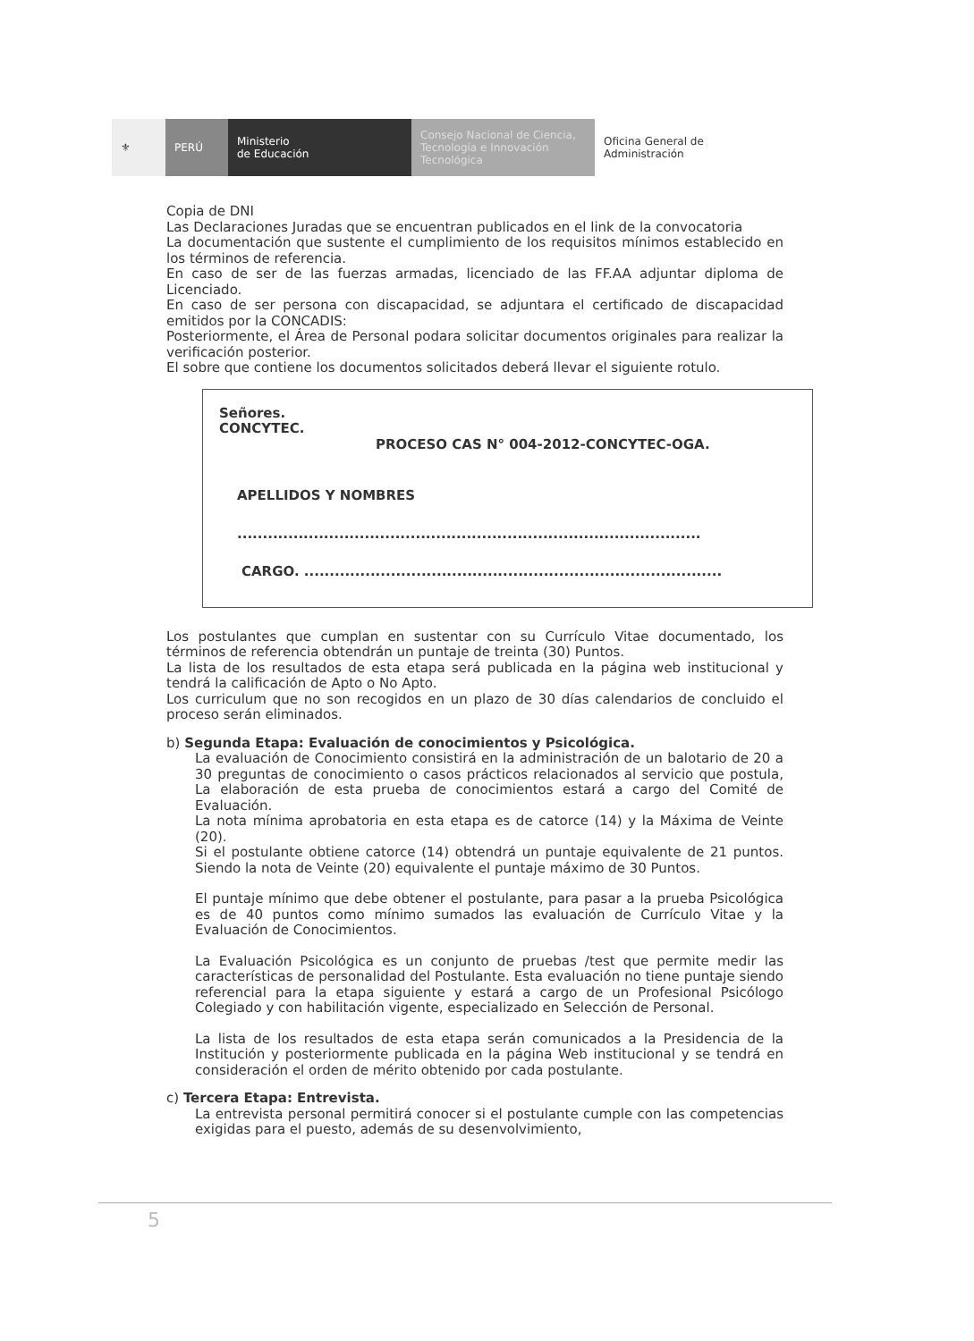⚜ PERÚ Ministerio
de Educación
Consejo Nacional de Ciencia, Tecnología e Innovación Tecnológica
Oficina General de
Administración
Copia de DNI
Las Declaraciones Juradas que se encuentran publicados en el link de la convocatoria
La documentación que sustente el cumplimiento de los requisitos mínimos establecido en los términos de referencia.
En caso de ser de las fuerzas armadas, licenciado de las FF.AA adjuntar diploma de Licenciado.
En caso de ser persona con discapacidad, se adjuntara el certificado de discapacidad emitidos por la CONCADIS:
Posteriormente, el Área de Personal podara solicitar documentos originales para realizar la verificación posterior.
El sobre que contiene los documentos solicitados deberá llevar el siguiente rotulo.
Señores.
CONCYTEC.
PROCESO CAS N° 004-2012-CONCYTEC-OGA.
APELLIDOS Y NOMBRES
...........................................................................................
CARGO. ..................................................................................
Los postulantes que cumplan en sustentar con su Currículo Vitae documentado, los términos de referencia obtendrán un puntaje de treinta (30) Puntos.
La lista de los resultados de esta etapa será publicada en la página web institucional y tendrá la calificación de Apto o No Apto.
Los curriculum que no son recogidos en un plazo de 30 días calendarios de concluido el proceso serán eliminados.
b) Segunda Etapa: Evaluación de conocimientos y Psicológica.
La evaluación de Conocimiento consistirá en la administración de un balotario de 20 a 30 preguntas de conocimiento o casos prácticos relacionados al servicio que postula, La elaboración de esta prueba de conocimientos estará a cargo del Comité de Evaluación.
La nota mínima aprobatoria en esta etapa es de catorce (14) y la Máxima de Veinte (20).
Si el postulante obtiene catorce (14) obtendrá un puntaje equivalente de 21 puntos. Siendo la nota de Veinte (20) equivalente el puntaje máximo de 30 Puntos.
El puntaje mínimo que debe obtener el postulante, para pasar a la prueba Psicológica es de 40 puntos como mínimo sumados las evaluación de Currículo Vitae y la Evaluación de Conocimientos.
La Evaluación Psicológica es un conjunto de pruebas /test que permite medir las características de personalidad del Postulante. Esta evaluación no tiene puntaje siendo referencial para la etapa siguiente y estará a cargo de un Profesional Psicólogo Colegiado y con habilitación vigente, especializado en Selección de Personal.
La lista de los resultados de esta etapa serán comunicados a la Presidencia de la Institución y posteriormente publicada en la página Web institucional y se tendrá en consideración el orden de mérito obtenido por cada postulante.
c) Tercera Etapa: Entrevista.
La entrevista personal permitirá conocer si el postulante cumple con las competencias exigidas para el puesto, además de su desenvolvimiento,
5